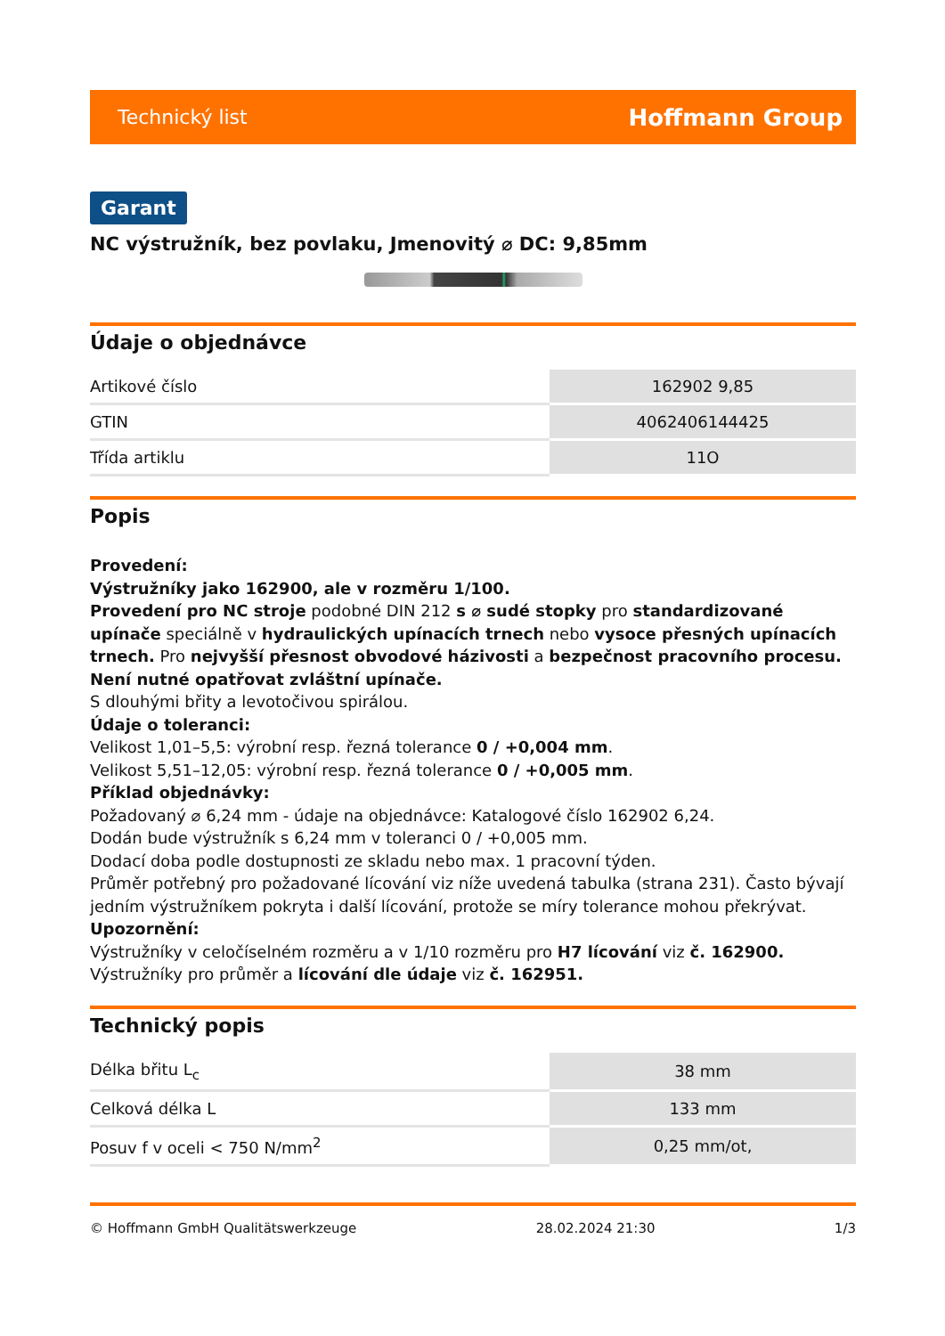Technický list Hoffmann Group
Garant
NC výstružník, bez povlaku, Jmenovitý ⌀ DC: 9,85mm
Údaje o objednávce
| Artikové číslo | 162902 9,85 |
| GTIN | 4062406144425 |
| Třída artiklu | 11O |
Popis
Provedení:
Výstružníky jako 162900, ale v rozměru 1/100.
Provedení pro NC stroje podobné DIN 212 s ⌀ sudé stopky pro standardizované upínače speciálně v hydraulických upínacích trnech nebo vysoce přesných upínacích trnech. Pro nejvyšší přesnost obvodové házivosti a bezpečnost pracovního procesu. Není nutné opatřovat zvláštní upínače.
S dlouhými břity a levotočivou spirálou.
Údaje o toleranci:
Velikost 1,01–5,5: výrobní resp. řezná tolerance 0 / +0,004 mm.
Velikost 5,51–12,05: výrobní resp. řezná tolerance 0 / +0,005 mm.
Příklad objednávky:
Požadovaný ⌀ 6,24 mm - údaje na objednávce: Katalogové číslo 162902 6,24.
Dodán bude výstružník s 6,24 mm v toleranci 0 / +0,005 mm.
Dodací doba podle dostupnosti ze skladu nebo max. 1 pracovní týden.
Průměr potřebný pro požadované lícování viz níže uvedená tabulka (strana 231). Často bývají jedním výstružníkem pokryta i další lícování, protože se míry tolerance mohou překrývat.
Upozornění:
Výstružníky v celočíselném rozměru a v 1/10 rozměru pro H7 lícování viz č. 162900.
Výstružníky pro průměr a lícování dle údaje viz č. 162951.
Technický popis
| Délka břitu L<sub>c</sub> | 38 mm |
| Celková délka L | 133 mm |
| Posuv f v oceli < 750 N/mm<sup>2</sup> | 0,25 mm/ot, |
© Hoffmann GmbH Qualitätswerkzeuge 28.02.2024 21:30 1/3